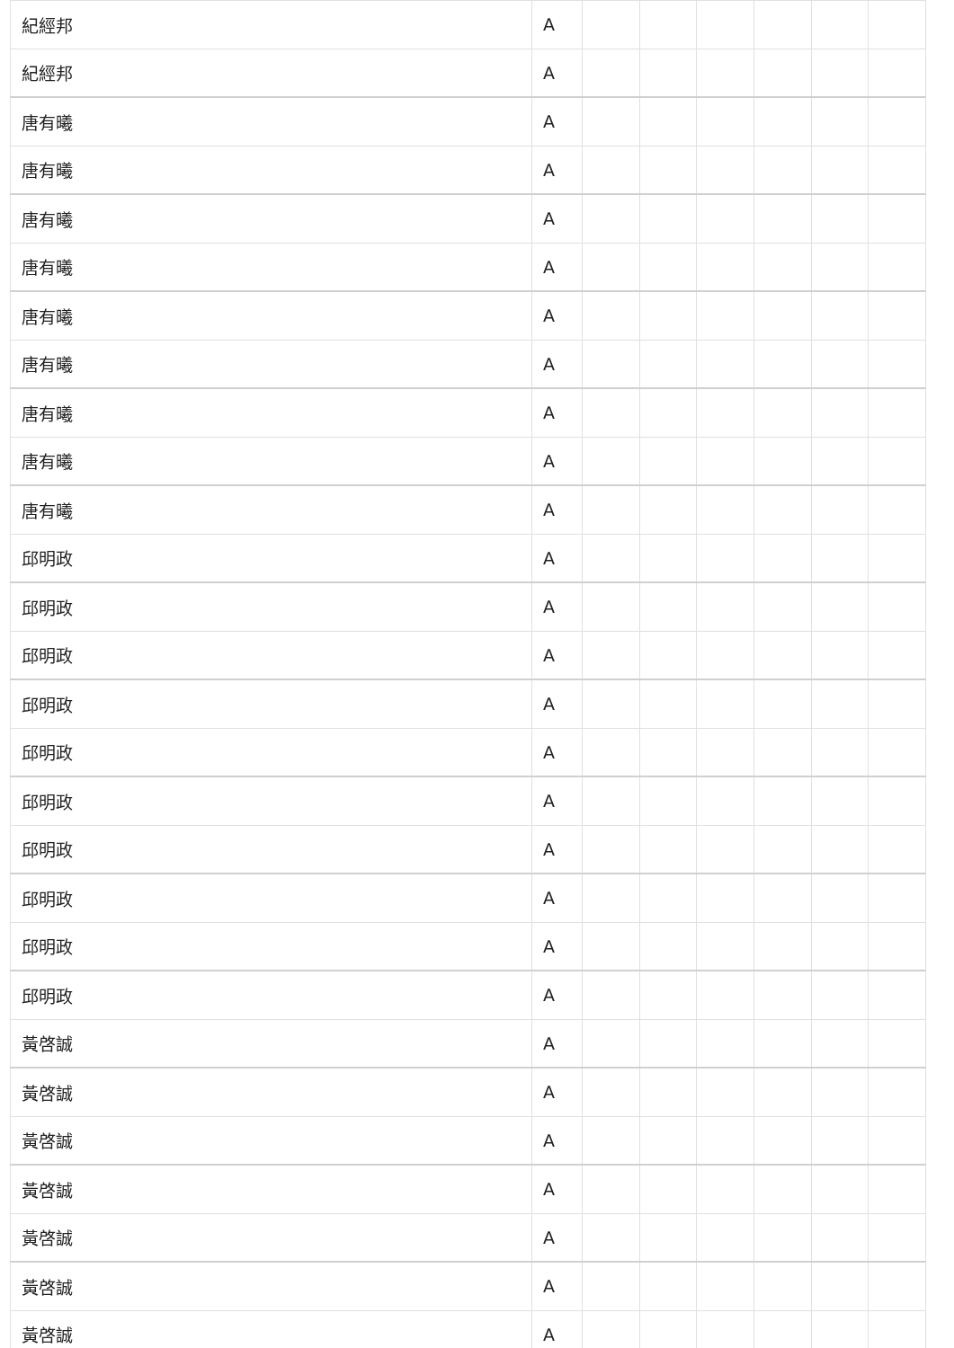| 紀經邦 | A | | | | | | |
| 紀經邦 | A | | | | | | |
| 唐有曦 | A | | | | | | |
| 唐有曦 | A | | | | | | |
| 唐有曦 | A | | | | | | |
| 唐有曦 | A | | | | | | |
| 唐有曦 | A | | | | | | |
| 唐有曦 | A | | | | | | |
| 唐有曦 | A | | | | | | |
| 唐有曦 | A | | | | | | |
| 唐有曦 | A | | | | | | |
| 邱明政 | A | | | | | | |
| 邱明政 | A | | | | | | |
| 邱明政 | A | | | | | | |
| 邱明政 | A | | | | | | |
| 邱明政 | A | | | | | | |
| 邱明政 | A | | | | | | |
| 邱明政 | A | | | | | | |
| 邱明政 | A | | | | | | |
| 邱明政 | A | | | | | | |
| 邱明政 | A | | | | | | |
| 黃啓誠 | A | | | | | | |
| 黃啓誠 | A | | | | | | |
| 黃啓誠 | A | | | | | | |
| 黃啓誠 | A | | | | | | |
| 黃啓誠 | A | | | | | | |
| 黃啓誠 | A | | | | | | |
| 黃啓誠 | A | | | | | | |